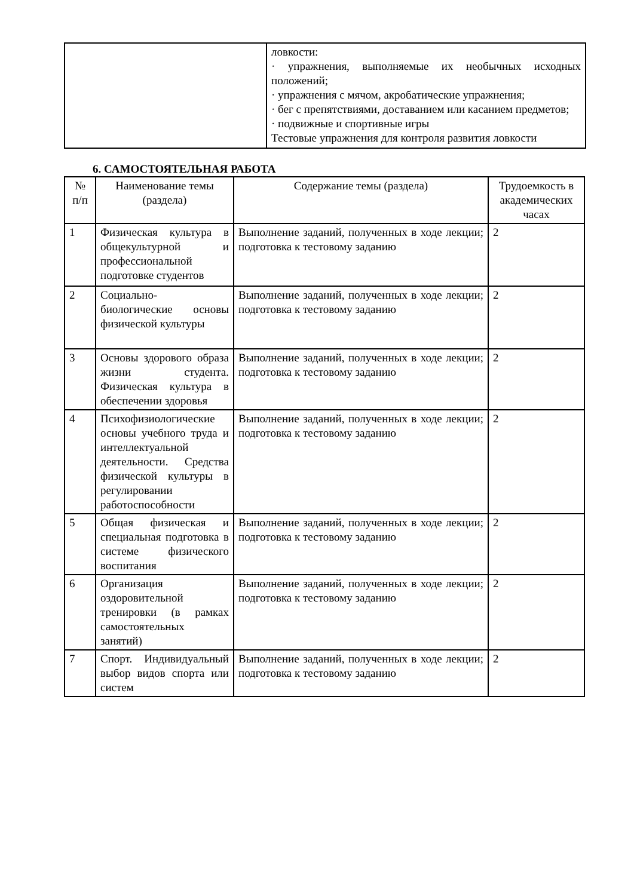| | ловкости: · упражнения, выполняемые их необычных исходных положений; · упражнения с мячом, акробатические упражнения; · бег с препятствиями, доставанием или касанием предметов; · подвижные и спортивные игры Тестовые упражнения для контроля развития ловкости |
6. САМОСТОЯТЕЛЬНАЯ РАБОТА
| № п/п | Наименование темы (раздела) | Содержание темы (раздела) | Трудоемкость в академических часах |
| --- | --- | --- | --- |
| 1 | Физическая культура в общекультурной и профессиональной подготовке студентов | Выполнение заданий, полученных в ходе лекции; подготовка к тестовому заданию | 2 |
| 2 | Социально-биологические основы физической культуры | Выполнение заданий, полученных в ходе лекции; подготовка к тестовому заданию | 2 |
| 3 | Основы здорового образа жизни студента. Физическая культура в обеспечении здоровья | Выполнение заданий, полученных в ходе лекции; подготовка к тестовому заданию | 2 |
| 4 | Психофизиологические основы учебного труда и интеллектуальной деятельности. Средства физической культуры в регулировании работоспособности | Выполнение заданий, полученных в ходе лекции; подготовка к тестовому заданию | 2 |
| 5 | Общая физическая и специальная подготовка в системе физического воспитания | Выполнение заданий, полученных в ходе лекции; подготовка к тестовому заданию | 2 |
| 6 | Организация оздоровительной тренировки (в рамках самостоятельных занятий) | Выполнение заданий, полученных в ходе лекции; подготовка к тестовому заданию | 2 |
| 7 | Спорт. Индивидуальный выбор видов спорта или систем | Выполнение заданий, полученных в ходе лекции; подготовка к тестовому заданию | 2 |